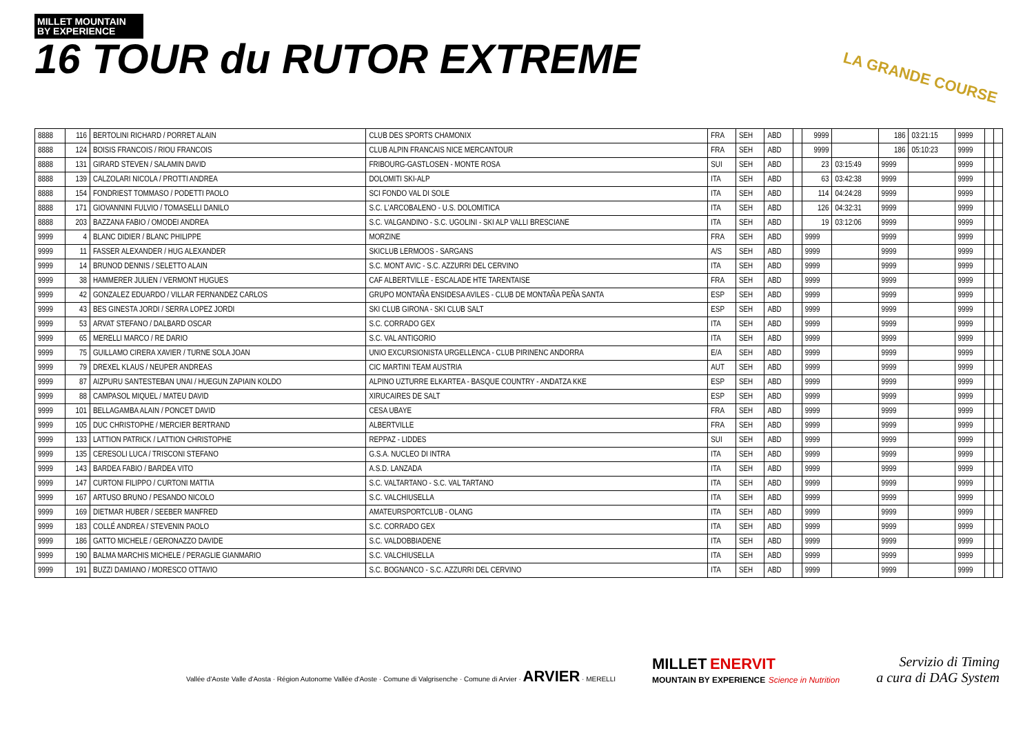MILLET MOUNTAIN BY EXPERIENCE
16 TOUR du RUTOR EXTREME
LA GRANDE COURSE
| 8888 | 116 | BERTOLINI RICHARD / PORRET ALAIN | CLUB DES SPORTS CHAMONIX | FRA | SEH | ABD | | 9999 | | 186 | 03:21:15 | 9999 | | |
| 8888 | 124 | BOISIS FRANCOIS / RIOU FRANCOIS | CLUB ALPIN FRANCAIS NICE MERCANTOUR | FRA | SEH | ABD | | 9999 | | 186 | 05:10:23 | 9999 | | |
| 8888 | 131 | GIRARD STEVEN / SALAMIN DAVID | FRIBOURG-GASTLOSEN - MONTE ROSA | SUI | SEH | ABD | | 23 | 03:15:49 | 9999 | | 9999 | | |
| 8888 | 139 | CALZOLARI NICOLA / PROTTI ANDREA | DOLOMITI SKI-ALP | ITA | SEH | ABD | | 63 | 03:42:38 | 9999 | | 9999 | | |
| 8888 | 154 | FONDRIEST TOMMASO / PODETTI PAOLO | SCI FONDO VAL DI SOLE | ITA | SEH | ABD | | 114 | 04:24:28 | 9999 | | 9999 | | |
| 8888 | 171 | GIOVANNINI FULVIO / TOMASELLI DANILO | S.C. L'ARCOBALENO - U.S. DOLOMITICA | ITA | SEH | ABD | | 126 | 04:32:31 | 9999 | | 9999 | | |
| 8888 | 203 | BAZZANA FABIO / OMODEI ANDREA | S.C. VALGANDINO - S.C. UGOLINI - SKI ALP VALLI BRESCIANE | ITA | SEH | ABD | | 19 | 03:12:06 | 9999 | | 9999 | | |
| 9999 | 4 | BLANC DIDIER / BLANC PHILIPPE | MORZINE | FRA | SEH | ABD | | 9999 | | 9999 | | 9999 | | |
| 9999 | 11 | FASSER ALEXANDER / HUG ALEXANDER | SKICLUB LERMOOS - SARGANS | A/S | SEH | ABD | | 9999 | | 9999 | | 9999 | | |
| 9999 | 14 | BRUNOD DENNIS / SELETTO ALAIN | S.C. MONT AVIC - S.C. AZZURRI DEL CERVINO | ITA | SEH | ABD | | 9999 | | 9999 | | 9999 | | |
| 9999 | 38 | HAMMERER JULIEN / VERMONT HUGUES | CAF ALBERTVILLE - ESCALADE HTE TARENTAISE | FRA | SEH | ABD | | 9999 | | 9999 | | 9999 | | |
| 9999 | 42 | GONZALEZ EDUARDO / VILLAR FERNANDEZ CARLOS | GRUPO MONTAÑA ENSIDESA AVILES - CLUB DE MONTAÑA PEÑA SANTA | ESP | SEH | ABD | | 9999 | | 9999 | | 9999 | | |
| 9999 | 43 | BES GINESTA JORDI / SERRA LOPEZ JORDI | SKI CLUB GIRONA - SKI CLUB SALT | ESP | SEH | ABD | | 9999 | | 9999 | | 9999 | | |
| 9999 | 53 | ARVAT STEFANO / DALBARD OSCAR | S.C. CORRADO GEX | ITA | SEH | ABD | | 9999 | | 9999 | | 9999 | | |
| 9999 | 65 | MERELLI MARCO / RE DARIO | S.C. VAL ANTIGORIO | ITA | SEH | ABD | | 9999 | | 9999 | | 9999 | | |
| 9999 | 75 | GUILLAMO CIRERA XAVIER / TURNE SOLA JOAN | UNIO EXCURSIONISTA URGELLENCA - CLUB PIRINENC ANDORRA | E/A | SEH | ABD | | 9999 | | 9999 | | 9999 | | |
| 9999 | 79 | DREXEL KLAUS / NEUPER ANDREAS | CIC MARTINI TEAM AUSTRIA | AUT | SEH | ABD | | 9999 | | 9999 | | 9999 | | |
| 9999 | 87 | AIZPURU SANTESTEBAN UNAI / HUEGUN ZAPIAIN KOLDO | ALPINO UZTURRE ELKARTEA - BASQUE COUNTRY - ANDATZA KKE | ESP | SEH | ABD | | 9999 | | 9999 | | 9999 | | |
| 9999 | 88 | CAMPASOL MIQUEL / MATEU DAVID | XIRUCAIRES DE SALT | ESP | SEH | ABD | | 9999 | | 9999 | | 9999 | | |
| 9999 | 101 | BELLAGAMBA ALAIN / PONCET DAVID | CESA UBAYE | FRA | SEH | ABD | | 9999 | | 9999 | | 9999 | | |
| 9999 | 105 | DUC CHRISTOPHE / MERCIER BERTRAND | ALBERTVILLE | FRA | SEH | ABD | | 9999 | | 9999 | | 9999 | | |
| 9999 | 133 | LATTION PATRICK / LATTION CHRISTOPHE | REPPAZ - LIDDES | SUI | SEH | ABD | | 9999 | | 9999 | | 9999 | | |
| 9999 | 135 | CERESOLI LUCA / TRISCONI STEFANO | G.S.A. NUCLEO DI INTRA | ITA | SEH | ABD | | 9999 | | 9999 | | 9999 | | |
| 9999 | 143 | BARDEA FABIO / BARDEA VITO | A.S.D. LANZADA | ITA | SEH | ABD | | 9999 | | 9999 | | 9999 | | |
| 9999 | 147 | CURTONI FILIPPO / CURTONI MATTIA | S.C. VALTARTANO - S.C. VAL TARTANO | ITA | SEH | ABD | | 9999 | | 9999 | | 9999 | | |
| 9999 | 167 | ARTUSO BRUNO / PESANDO NICOLO | S.C. VALCHIUSELLA | ITA | SEH | ABD | | 9999 | | 9999 | | 9999 | | |
| 9999 | 169 | DIETMAR HUBER / SEEBER MANFRED | AMATEURSPORTCLUB - OLANG | ITA | SEH | ABD | | 9999 | | 9999 | | 9999 | | |
| 9999 | 183 | COLLÉ ANDREA / STEVENIN PAOLO | S.C. CORRADO GEX | ITA | SEH | ABD | | 9999 | | 9999 | | 9999 | | |
| 9999 | 186 | GATTO MICHELE / GERONAZZO DAVIDE | S.C. VALDOBBIADENE | ITA | SEH | ABD | | 9999 | | 9999 | | 9999 | | |
| 9999 | 190 | BALMA MARCHIS MICHELE / PERAGLIE GIANMARIO | S.C. VALCHIUSELLA | ITA | SEH | ABD | | 9999 | | 9999 | | 9999 | | |
| 9999 | 191 | BUZZI DAMIANO / MORESCO OTTAVIO | S.C. BOGNANCO - S.C. AZZURRI DEL CERVINO | ITA | SEH | ABD | | 9999 | | 9999 | | 9999 | | |
Vallée d'Aoste Valle d'Aosta · Région Autonome Vallée d'Aoste · Comune di Valgrisenche · Comune di Arvier · ARVIER · MERELLI
MILLET ENERVIT
MOUNTAIN BY EXPERIENCE Science in Nutrition
Servizio di Timing
a cura di DAG System